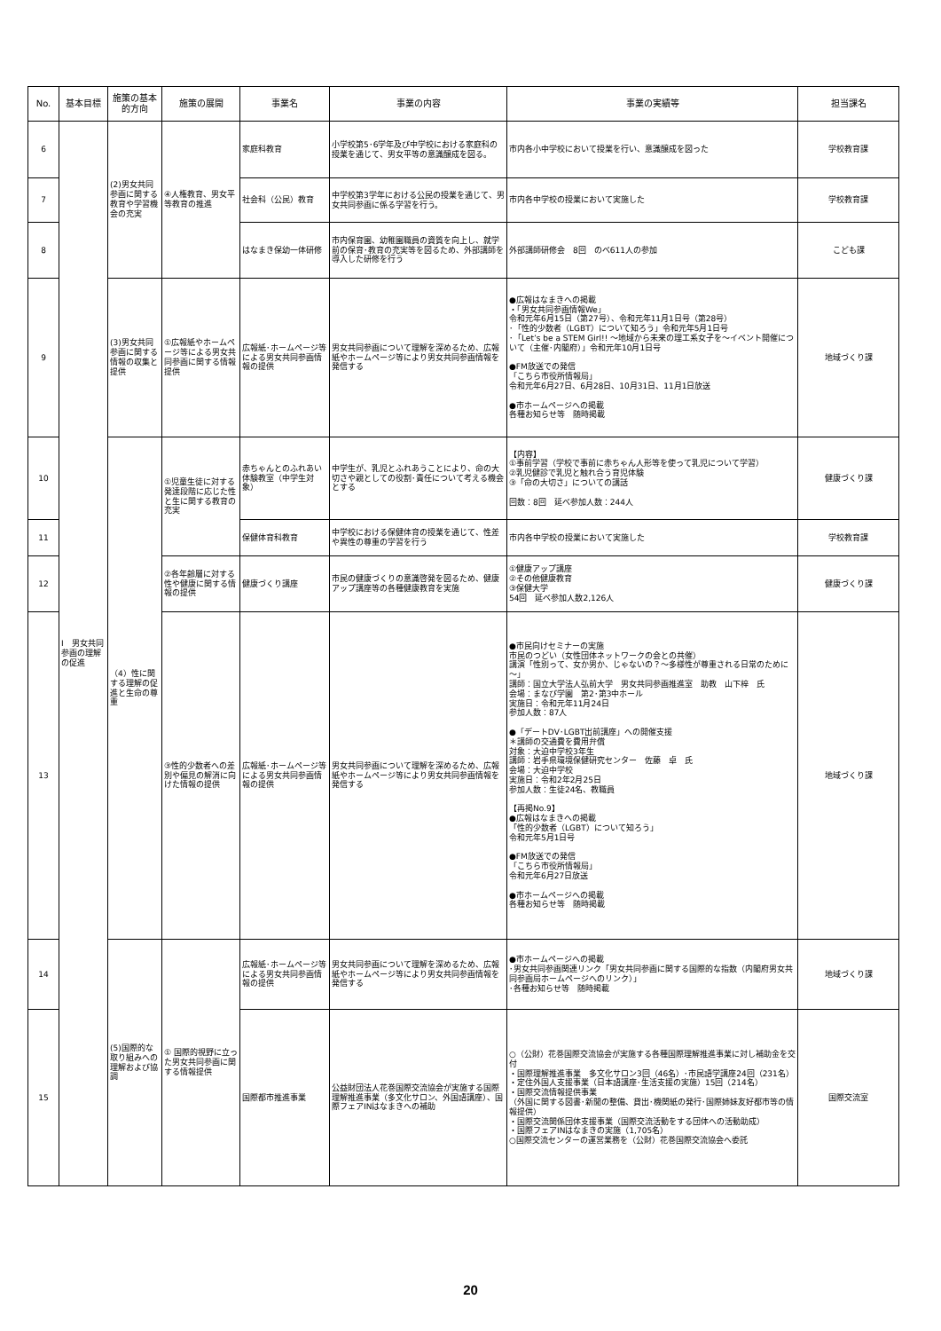| No. | 基本目標 | 施策の基本的方向 | 施策の展開 | 事業名 | 事業の内容 | 事業の実績等 | 担当課名 |
| --- | --- | --- | --- | --- | --- | --- | --- |
| 6 | Ⅰ 男女共同参画の理解の促進 | (2)男女共同参画に関する教育や学習機会の充実 | ④人権教育、男女平等教育の推進 | 家庭科教育 | 小学校第5･6学年及び中学校における家庭科の授業を通じて、男女平等の意識醸成を図る。 | 市内各小中学校において授業を行い、意識醸成を図った | 学校教育課 |
| 7 | | | | 社会科（公民）教育 | 中学校第3学年における公民の授業を通じて、男女共同参画に係る学習を行う。 | 市内各中学校の授業において実施した | 学校教育課 |
| 8 | | | | はなまき保幼一体研修 | 市内保育園、幼稚園職員の資質を向上し、就学前の保育･教育の充実等を図るため、外部講師を導入した研修を行う | 外部講師研修会 8回 のべ611人の参加 | こども課 |
| 9 | | (3)男女共同参画に関する情報の収集と提供 | ①広報紙やホームページ等による男女共同参画に関する情報提供 | 広報紙･ホームページ等による男女共同参画情報の提供 | 男女共同参画について理解を深めるため、広報紙やホームページ等により男女共同参画情報を発信する | ●広報はなまきへの掲載 ・「男女共同参画情報We」 令和元年6月15日（第27号）、令和元年11月1日号（第28号） ･「性的少数者（LGBT）について知ろう」令和元年5月1日号 ･「Let’s be a STEM Girl!! ～地域から未来の理工系女子を～イベント開催について（主催･内閣府）」令和元年10月1日号 ●FM放送での発信 「こちら市役所情報局」 令和元年6月27日、6月28日、10月31日、11月1日放送 ●市ホームページへの掲載 各種お知らせ等 随時掲載 | 地域づくり課 |
| 10 | | （4）性に関する理解の促進と生命の尊重 | ①児童生徒に対する発達段階に応じた性と生に関する教育の充実 | 赤ちゃんとのふれあい体験教室（中学生対象） | 中学生が、乳児とふれあうことにより、命の大切さや親としての役割･責任について考える機会とする | 【内容】 ①事前学習（学校で事前に赤ちゃん人形等を使って乳児について学習） ②乳児健診で乳児と触れ合う育児体験 ③「命の大切さ」についての講話 回数：8回 延べ参加人数：244人 | 健康づくり課 |
| 11 | | | | 保健体育科教育 | 中学校における保健体育の授業を通じて、性差や異性の尊重の学習を行う | 市内各中学校の授業において実施した | 学校教育課 |
| 12 | | | ②各年齢層に対する性や健康に関する情報の提供 | 健康づくり講座 | 市民の健康づくりの意識啓発を図るため、健康アップ講座等の各種健康教育を実施 | ①健康アップ講座 ②その他健康教育 ③保健大学 54回 延べ参加人数2,126人 | 健康づくり課 |
| 13 | | | ③性的少数者への差別や偏見の解消に向けた情報の提供 | 広報紙･ホームページ等による男女共同参画情報の提供 | 男女共同参画について理解を深めるため、広報紙やホームページ等により男女共同参画情報を発信する | ●市民向けセミナーの実施 市民のつどい（女性団体ネットワークの会との共催） 講演「性別って、女か男か、じゃないの？～多様性が尊重される日常のために～」 講師：国立大学法人弘前大学 男女共同参画推進室 助教 山下梓 氏 会場：まなび学園 第2･第3中ホール 実施日：令和元年11月24日 参加人数：87人 ●「デートDV･LGBT出前講座」への開催支援 ＊講師の交通費を費用弁償 対象：大迫中学校3年生 講師：岩手県環境保健研究センター 佐藤 卓 氏 会場：大迫中学校 実施日：令和2年2月25日 参加人数：生徒24名、教職員 【再掲No.9】 ●広報はなまきへの掲載 「性的少数者（LGBT）について知ろう」 令和元年5月1日号 ●FM放送での発信 「こちら市役所情報局」 令和元年6月27日放送 ●市ホームページへの掲載 各種お知らせ等 随時掲載 | 地域づくり課 |
| 14 | | (5)国際的な取り組みへの理解および協調 | ① 国際的視野に立った男女共同参画に関する情報提供 | 広報紙･ホームページ等による男女共同参画情報の提供 | 男女共同参画について理解を深めるため、広報紙やホームページ等により男女共同参画情報を発信する | ●市ホームページへの掲載 ･男女共同参画関連リンク「男女共同参画に関する国際的な指数（内閣府男女共同参画局ホームページへのリンク）」 ･各種お知らせ等 随時掲載 | 地域づくり課 |
| 15 | | | | 国際都市推進事業 | 公益財団法人花巻国際交流協会が実施する国際理解推進事業（多文化サロン、外国語講座）、国際フェアINはなまきへの補助 | ○（公財）花巻国際交流協会が実施する各種国際理解推進事業に対し補助金を交付 ・国際理解推進事業 多文化サロン3回（46名）･市民語学講座24回（231名） ・定住外国人支援事業（日本語講座･生活支援の実施）15回（214名） ・国際交流情報提供事業 （外国に関する図書･新聞の整備、貸出･機関紙の発行･国際姉妹友好都市等の情報提供） ・国際交流関係団体支援事業（国際交流活動をする団体への活動助成） ・国際フェアINはなまきの実施（1,705名） ○国際交流センターの運営業務を（公財）花巻国際交流協会へ委託 | 国際交流室 |
20